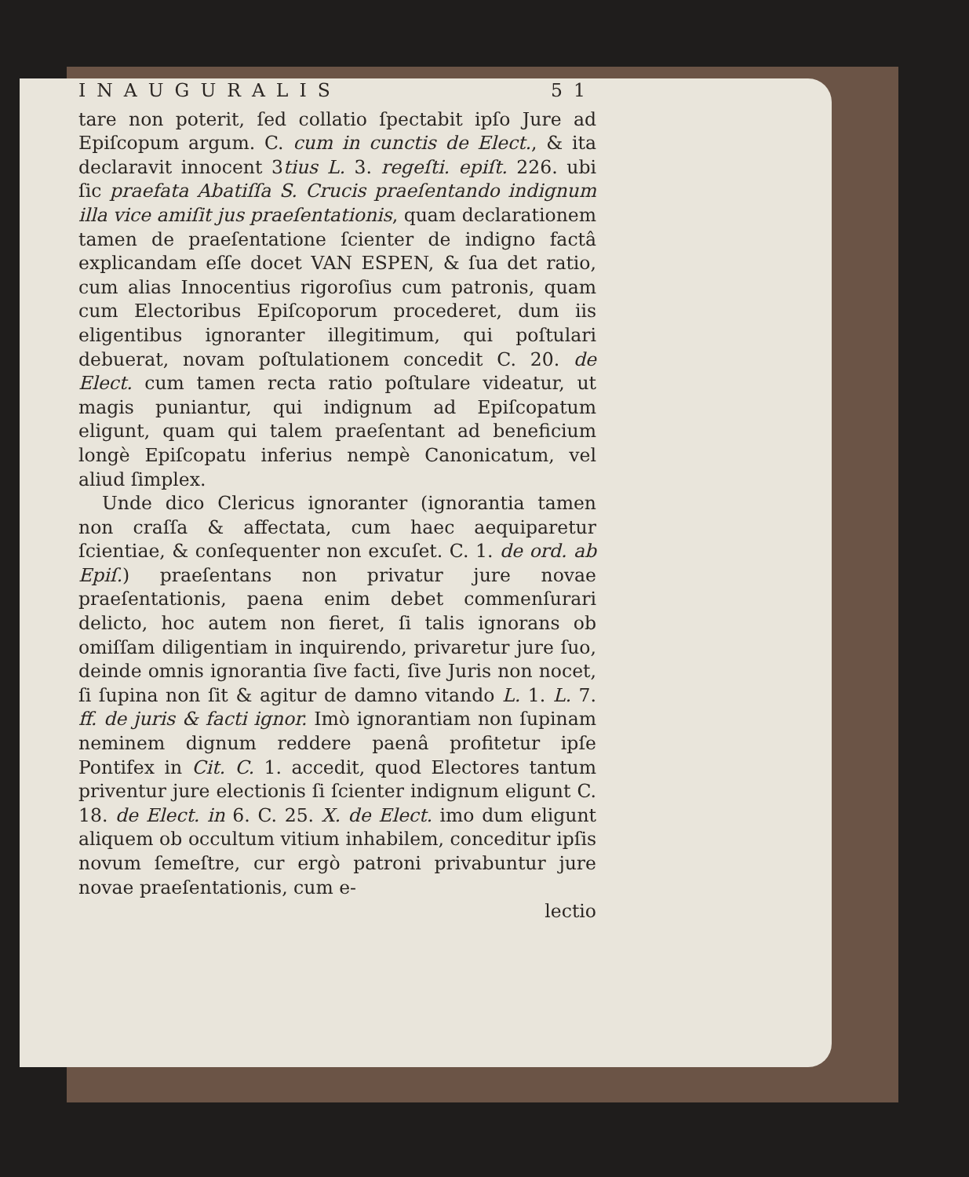INAUGURALIS 51
tare non poterit, ſed collatio ſpectabit ipſo Jure ad Epiſcopum argum. C. cum in cunctis de Elect., & ita declaravit innocent 3tius L. 3. regeſti. epiſt. 226. ubi ſic praefata Abatiſſa S. Crucis praeſentando indignum illa vice amiſit jus praeſentationis, quam declarationem tamen de praeſentatione ſcienter de indigno factâ explicandam eſſe docet VAN ESPEN, & ſua det ratio, cum alias Innocentius rigoroſius cum patronis, quam cum Electoribus Epiſcoporum procederet, dum iis eligentibus ignoranter illegitimum, qui poſtulari debuerat, novam poſtulationem concedit C. 20. de Elect. cum tamen recta ratio poſtulare videatur, ut magis puniantur, qui indignum ad Epiſcopatum eligunt, quam qui talem praeſentant ad beneficium longè Epiſcopatu inferius nempè Canonicatum, vel aliud ſimplex.
Unde dico Clericus ignoranter (ignorantia tamen non craſſa & affectata, cum haec aequiparetur ſcientiae, & conſequenter non excuſet. C. 1. de ord. ab Epiſ.) praeſentans non privatur jure novae praeſentationis, paena enim debet commenſurari delicto, hoc autem non fieret, ſi talis ignorans ob omiſſam diligentiam in inquirendo, privaretur jure ſuo, deinde omnis ignorantia ſive facti, ſive Juris non nocet, ſi ſupina non ſit & agitur de damno vitando L. 1. L. 7. ff. de juris & facti ignor. Imò ignorantiam non ſupinam neminem dignum reddere paenâ profitetur ipſe Pontifex in Cit. C. 1. accedit, quod Electores tantum priventur jure electionis ſi ſcienter indignum eligunt C. 18. de Elect. in 6. C. 25. X. de Elect. imo dum eligunt aliquem ob occultum vitium inhabilem, conceditur ipſis novum ſemeſtre, cur ergò patroni privabuntur jure novae praeſentationis, cum e-
lectio